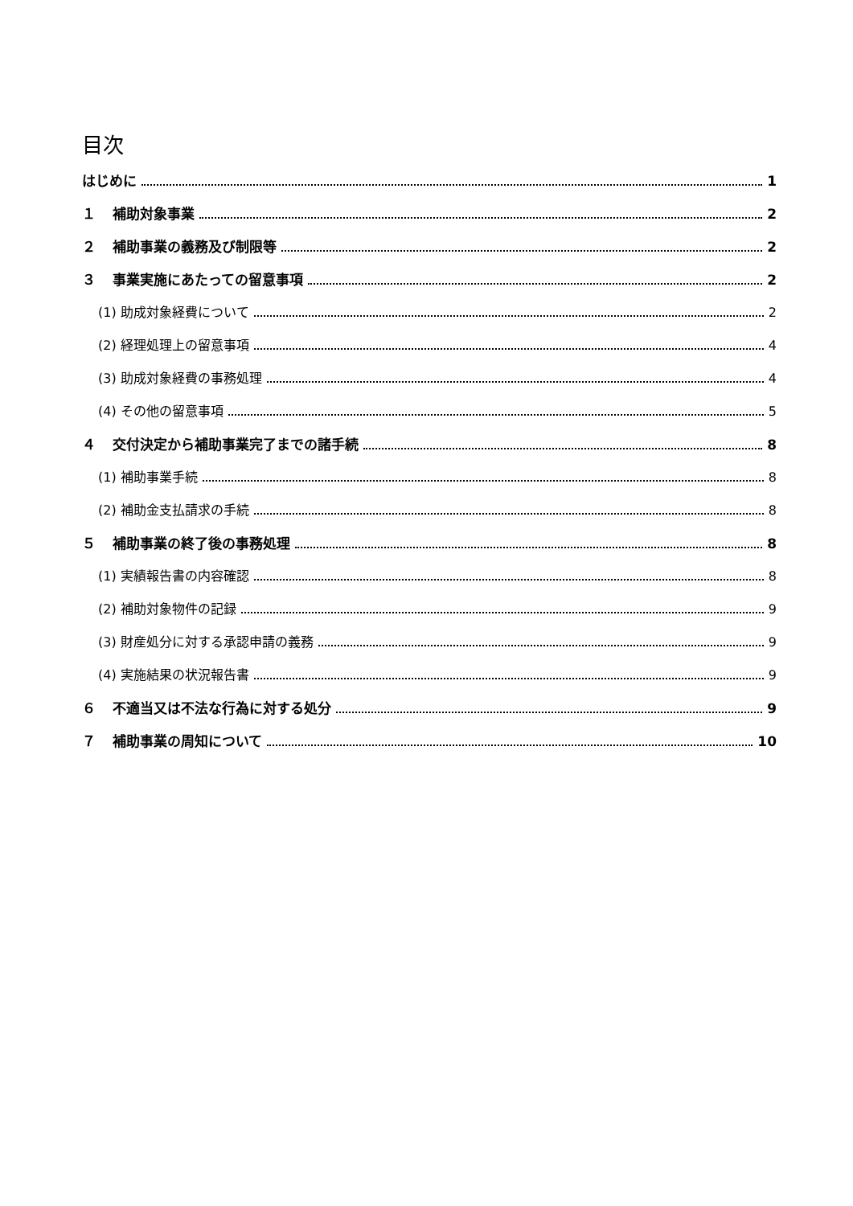目次
はじめに 1
１ 補助対象事業 2
２ 補助事業の義務及び制限等 2
３ 事業実施にあたっての留意事項 2
(1) 助成対象経費について 2
(2) 経理処理上の留意事項 4
(3) 助成対象経費の事務処理 4
(4) その他の留意事項 5
４ 交付決定から補助事業完了までの諸手続 8
(1) 補助事業手続 8
(2) 補助金支払請求の手続 8
５ 補助事業の終了後の事務処理 8
(1) 実績報告書の内容確認 8
(2) 補助対象物件の記録 9
(3) 財産処分に対する承認申請の義務 9
(4) 実施結果の状況報告書 9
６ 不適当又は不法な行為に対する処分 9
７ 補助事業の周知について 10